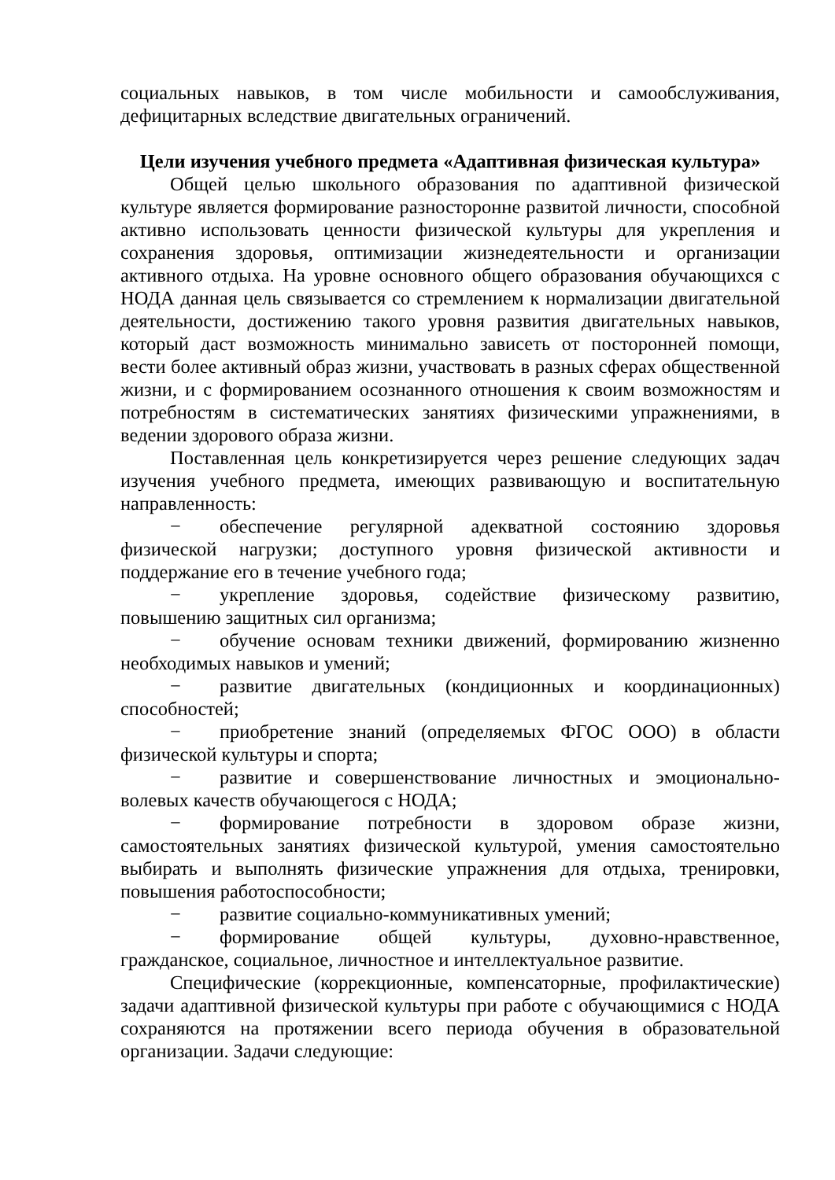социальных навыков, в том числе мобильности и самообслуживания, дефицитарных вследствие двигательных ограничений.
Цели изучения учебного предмета «Адаптивная физическая культура»
Общей целью школьного образования по адаптивной физической культуре является формирование разносторонне развитой личности, способной активно использовать ценности физической культуры для укрепления и сохранения здоровья, оптимизации жизнедеятельности и организации активного отдыха. На уровне основного общего образования обучающихся с НОДА данная цель связывается со стремлением к нормализации двигательной деятельности, достижению такого уровня развития двигательных навыков, который даст возможность минимально зависеть от посторонней помощи, вести более активный образ жизни, участвовать в разных сферах общественной жизни, и с формированием осознанного отношения к своим возможностям и потребностям в систематических занятиях физическими упражнениями, в ведении здорового образа жизни.
Поставленная цель конкретизируется через решение следующих задач изучения учебного предмета, имеющих развивающую и воспитательную направленность:
− обеспечение регулярной адекватной состоянию здоровья физической нагрузки; доступного уровня физической активности и поддержание его в течение учебного года;
− укрепление здоровья, содействие физическому развитию, повышению защитных сил организма;
− обучение основам техники движений, формированию жизненно необходимых навыков и умений;
− развитие двигательных (кондиционных и координационных) способностей;
− приобретение знаний (определяемых ФГОС ООО) в области физической культуры и спорта;
− развитие и совершенствование личностных и эмоционально-волевых качеств обучающегося с НОДА;
− формирование потребности в здоровом образе жизни, самостоятельных занятиях физической культурой, умения самостоятельно выбирать и выполнять физические упражнения для отдыха, тренировки, повышения работоспособности;
− развитие социально-коммуникативных умений;
− формирование общей культуры, духовно-нравственное, гражданское, социальное, личностное и интеллектуальное развитие.
Специфические (коррекционные, компенсаторные, профилактические) задачи адаптивной физической культуры при работе с обучающимися с НОДА сохраняются на протяжении всего периода обучения в образовательной организации. Задачи следующие: